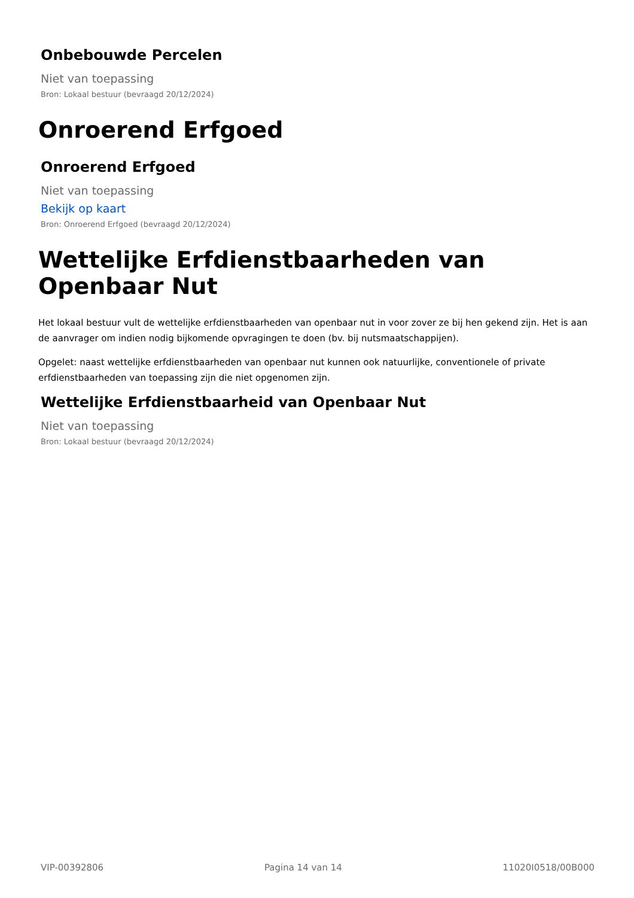Onbebouwde Percelen
Niet van toepassing
Bron: Lokaal bestuur (bevraagd 20/12/2024)
Onroerend Erfgoed
Onroerend Erfgoed
Niet van toepassing
Bekijk op kaart
Bron: Onroerend Erfgoed (bevraagd 20/12/2024)
Wettelijke Erfdienstbaarheden van Openbaar Nut
Het lokaal bestuur vult de wettelijke erfdienstbaarheden van openbaar nut in voor zover ze bij hen gekend zijn. Het is aan de aanvrager om indien nodig bijkomende opvragingen te doen (bv. bij nutsmaatschappijen).
Opgelet: naast wettelijke erfdienstbaarheden van openbaar nut kunnen ook natuurlijke, conventionele of private erfdienstbaarheden van toepassing zijn die niet opgenomen zijn.
Wettelijke Erfdienstbaarheid van Openbaar Nut
Niet van toepassing
Bron: Lokaal bestuur (bevraagd 20/12/2024)
VIP-00392806 Pagina 14 van 14 11020I0518/00B000